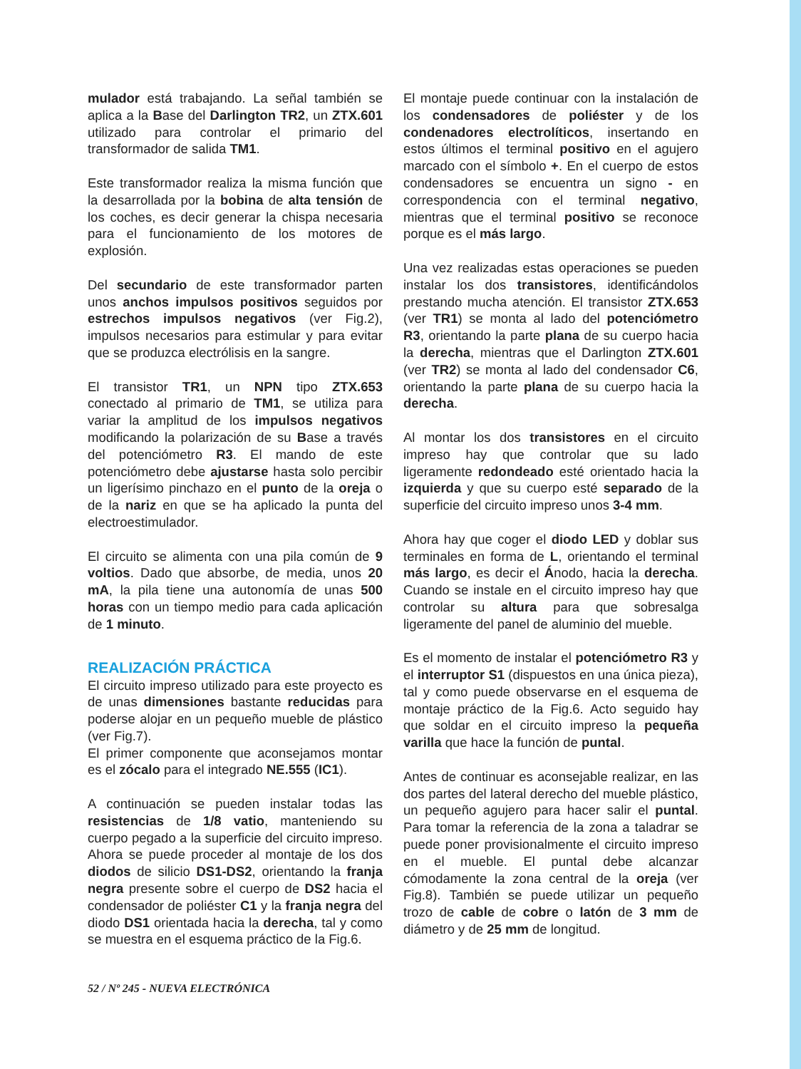mulador está trabajando. La señal también se aplica a la Base del Darlington TR2, un ZTX.601 utilizado para controlar el primario del transformador de salida TM1.
Este transformador realiza la misma función que la desarrollada por la bobina de alta tensión de los coches, es decir generar la chispa necesaria para el funcionamiento de los motores de explosión.
Del secundario de este transformador parten unos anchos impulsos positivos seguidos por estrechos impulsos negativos (ver Fig.2), impulsos necesarios para estimular y para evitar que se produzca electrólisis en la sangre.
El transistor TR1, un NPN tipo ZTX.653 conectado al primario de TM1, se utiliza para variar la amplitud de los impulsos negativos modificando la polarización de su Base a través del potenciómetro R3. El mando de este potenciómetro debe ajustarse hasta solo percibir un ligerísimo pinchazo en el punto de la oreja o de la nariz en que se ha aplicado la punta del electroestimulador.
El circuito se alimenta con una pila común de 9 voltios. Dado que absorbe, de media, unos 20 mA, la pila tiene una autonomía de unas 500 horas con un tiempo medio para cada aplicación de 1 minuto.
REALIZACIÓN PRÁCTICA
El circuito impreso utilizado para este proyecto es de unas dimensiones bastante reducidas para poderse alojar en un pequeño mueble de plástico (ver Fig.7).
El primer componente que aconsejamos montar es el zócalo para el integrado NE.555 (IC1).
A continuación se pueden instalar todas las resistencias de 1/8 vatio, manteniendo su cuerpo pegado a la superficie del circuito impreso. Ahora se puede proceder al montaje de los dos diodos de silicio DS1-DS2, orientando la franja negra presente sobre el cuerpo de DS2 hacia el condensador de poliéster C1 y la franja negra del diodo DS1 orientada hacia la derecha, tal y como se muestra en el esquema práctico de la Fig.6.
El montaje puede continuar con la instalación de los condensadores de poliéster y de los condenadores electrolíticos, insertando en estos últimos el terminal positivo en el agujero marcado con el símbolo +. En el cuerpo de estos condensadores se encuentra un signo - en correspondencia con el terminal negativo, mientras que el terminal positivo se reconoce porque es el más largo.
Una vez realizadas estas operaciones se pueden instalar los dos transistores, identificándolos prestando mucha atención. El transistor ZTX.653 (ver TR1) se monta al lado del potenciómetro R3, orientando la parte plana de su cuerpo hacia la derecha, mientras que el Darlington ZTX.601 (ver TR2) se monta al lado del condensador C6, orientando la parte plana de su cuerpo hacia la derecha.
Al montar los dos transistores en el circuito impreso hay que controlar que su lado ligeramente redondeado esté orientado hacia la izquierda y que su cuerpo esté separado de la superficie del circuito impreso unos 3-4 mm.
Ahora hay que coger el diodo LED y doblar sus terminales en forma de L, orientando el terminal más largo, es decir el Ánodo, hacia la derecha. Cuando se instale en el circuito impreso hay que controlar su altura para que sobresalga ligeramente del panel de aluminio del mueble.
Es el momento de instalar el potenciómetro R3 y el interruptor S1 (dispuestos en una única pieza), tal y como puede observarse en el esquema de montaje práctico de la Fig.6. Acto seguido hay que soldar en el circuito impreso la pequeña varilla que hace la función de puntal.
Antes de continuar es aconsejable realizar, en las dos partes del lateral derecho del mueble plástico, un pequeño agujero para hacer salir el puntal. Para tomar la referencia de la zona a taladrar se puede poner provisionalmente el circuito impreso en el mueble. El puntal debe alcanzar cómodamente la zona central de la oreja (ver Fig.8). También se puede utilizar un pequeño trozo de cable de cobre o latón de 3 mm de diámetro y de 25 mm de longitud.
52 / Nº 245 - NUEVA ELECTRÓNICA